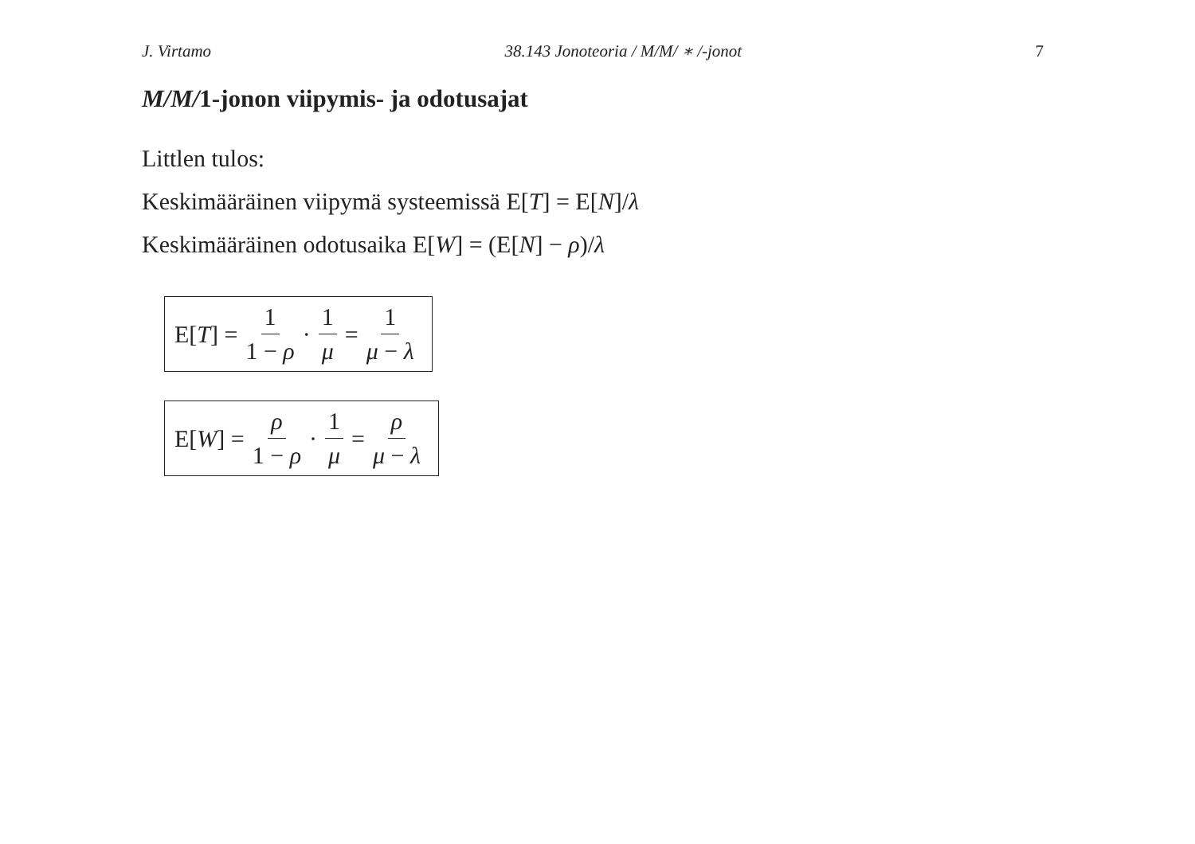J. Virtamo 38.143 Jonoteoria / M/M/ ∗ /-jonot 7
M/M/1-jonon viipymis- ja odotusajat
Littlen tulos:
Keskimääräinen viipymä systeemissä E[T] = E[N]/λ
Keskimääräinen odotusaika E[W] = (E[N] − ρ)/λ
E[T] = 1 1 − ρ · 1 μ = 1 μ − λ
E[W] = ρ 1 − ρ · 1 μ = ρ μ − λ